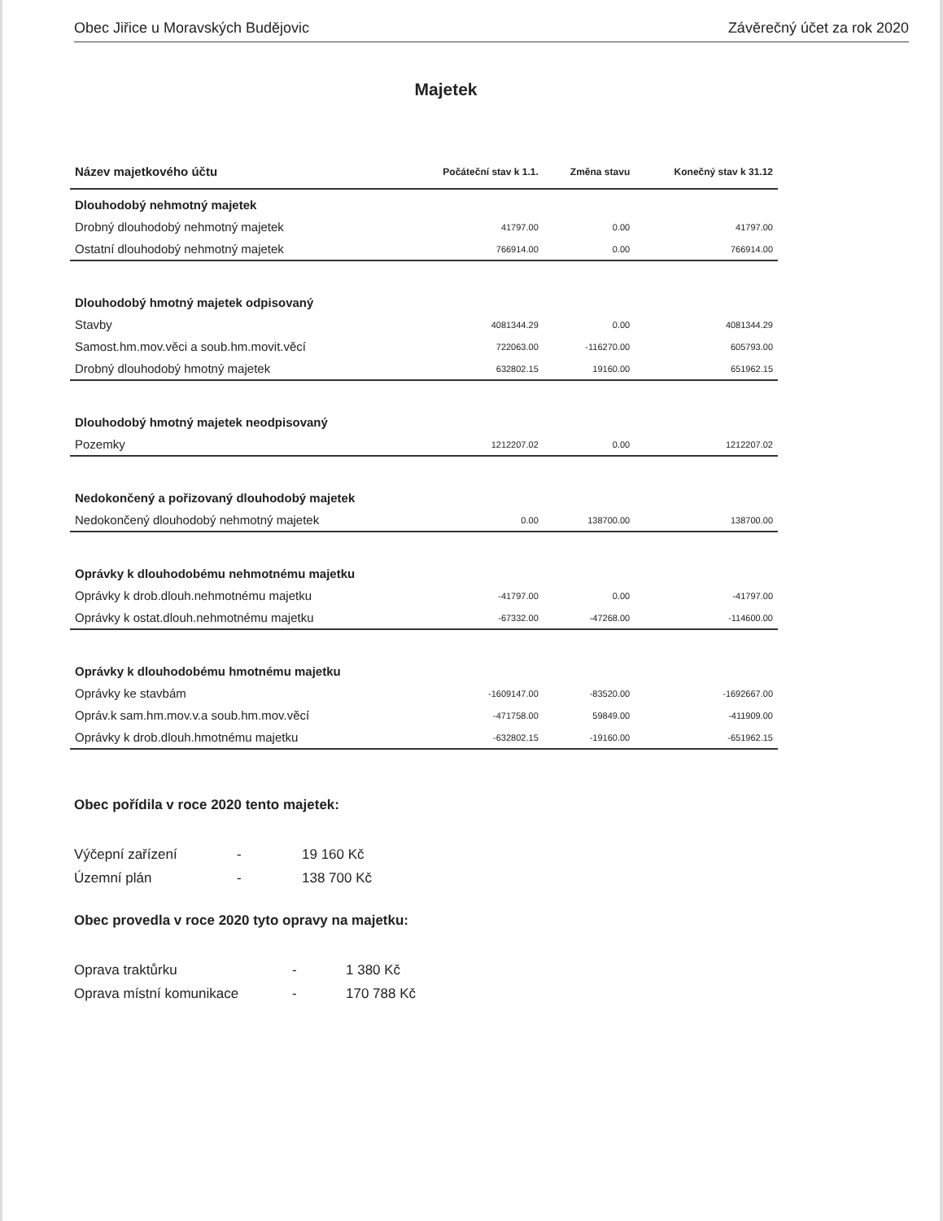Obec Jiřice u Moravských Budějovic Závěrečný účet za rok 2020
Majetek
| Název majetkového účtu | Počáteční stav k 1.1. | Změna stavu | Konečný stav k 31.12 |
| --- | --- | --- | --- |
| Dlouhodobý nehmotný majetek | | | |
| Drobný dlouhodobý nehmotný majetek | 41797.00 | 0.00 | 41797.00 |
| Ostatní dlouhodobý nehmotný majetek | 766914.00 | 0.00 | 766914.00 |
| Dlouhodobý hmotný majetek odpisovaný | | | |
| Stavby | 4081344.29 | 0.00 | 4081344.29 |
| Samost.hm.mov.věci a soub.hm.movit.věcí | 722063.00 | -116270.00 | 605793.00 |
| Drobný dlouhodobý hmotný majetek | 632802.15 | 19160.00 | 651962.15 |
| Dlouhodobý hmotný majetek neodpisovaný | | | |
| Pozemky | 1212207.02 | 0.00 | 1212207.02 |
| Nedokončený a pořizovaný dlouhodobý majetek | | | |
| Nedokončený dlouhodobý nehmotný majetek | 0.00 | 138700.00 | 138700.00 |
| Oprávky k dlouhodobému nehmotnému majetku | | | |
| Oprávky k drob.dlouh.nehmotnému majetku | -41797.00 | 0.00 | -41797.00 |
| Oprávky k ostat.dlouh.nehmotnému majetku | -67332.00 | -47268.00 | -114600.00 |
| Oprávky k dlouhodobému hmotnému majetku | | | |
| Oprávky ke stavbám | -1609147.00 | -83520.00 | -1692667.00 |
| Opráv.k sam.hm.mov.v.a soub.hm.mov.věcí | -471758.00 | 59849.00 | -411909.00 |
| Oprávky k drob.dlouh.hmotnému majetku | -632802.15 | -19160.00 | -651962.15 |
Obec pořídila v roce 2020 tento majetek:
Výčepní zařízení - 19 160 Kč Územní plán - 138 700 Kč
Obec provedla v roce 2020 tyto opravy na majetku:
Oprava traktůrku - 1 380 Kč Oprava místní komunikace - 170 788 Kč